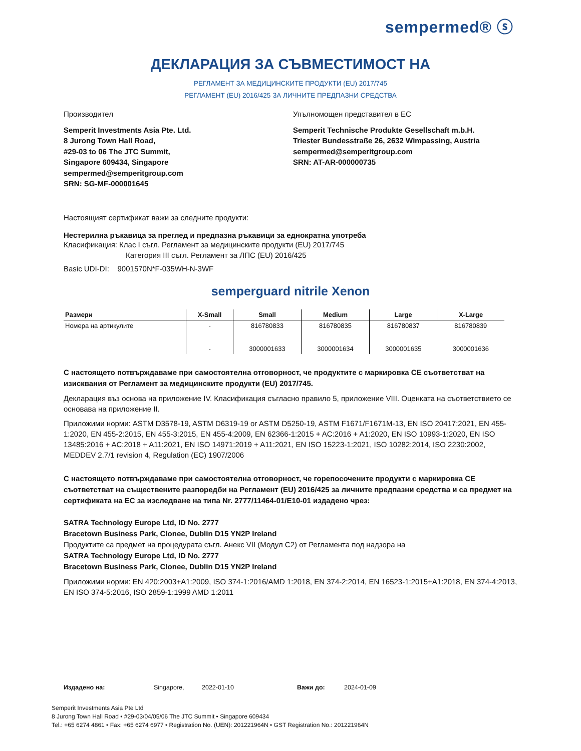sempermed® ⓢ
ДЕКЛАРАЦИЯ ЗА СЪВМЕСТИМОСТ НА
РЕГЛАМЕНТ ЗА МЕДИЦИНСКИТЕ ПРОДУКТИ (EU) 2017/745
РЕГЛАМЕНТ (EU) 2016/425 ЗА ЛИЧНИТЕ ПРЕДПАЗНИ СРЕДСТВА
Производител
Semperit Investments Asia Pte. Ltd.
8 Jurong Town Hall Road,
#29-03 to 06 The JTC Summit,
Singapore 609434, Singapore
sempermed@semperitgroup.com
SRN: SG-MF-000001645
Упълномощен представител в ЕС
Semperit Technische Produkte Gesellschaft m.b.H.
Triester Bundesstraße 26, 2632 Wimpassing, Austria
sempermed@semperitgroup.com
SRN: AT-AR-000000735
Настоящият сертификат важи за следните продукти:
Нестерилна ръкавица за преглед и предпазна ръкавици за еднократна употреба
Класификация: Клас I съгл. Регламент за медицинските продукти (EU) 2017/745
Категория III съгл. Регламент за ЛПС (EU) 2016/425
Basic UDI-DI: 9001570N*F-035WH-N-3WF
semperguard nitrile Xenon
| Размери | X-Small | Small | Medium | Large | X-Large |
| --- | --- | --- | --- | --- | --- |
| Номера на артикулите | - | 816780833 | 816780835 | 816780837 | 816780839 |
| | - | 3000001633 | 3000001634 | 3000001635 | 3000001636 |
С настоящето потвърждаваме при самостоятелна отговорност, че продуктите с маркировка CE съответстват на изисквания от Регламент за медицинските продукти (EU) 2017/745.
Декларация въз основа на приложение IV. Класификация съгласно правило 5, приложение VIII. Оценката на съответствието се основава на приложение II.
Приложими норми: ASTM D3578-19, ASTM D6319-19 or ASTM D5250-19, ASTM F1671/F1671M-13, EN ISO 20417:2021, EN 455-1:2020, EN 455-2:2015, EN 455-3:2015, EN 455-4:2009, EN 62366-1:2015 + AC:2016 + A1:2020, EN ISO 10993-1:2020, EN ISO 13485:2016 + AC:2018 + A11:2021, EN ISO 14971:2019 + A11:2021, EN ISO 15223-1:2021, ISO 10282:2014, ISO 2230:2002, MEDDEV 2.7/1 revision 4, Regulation (EC) 1907/2006
С настоящето потвърждаваме при самостоятелна отговорност, че горепосочените продукти с маркировка CE съответстват на съществените разпоредби на Регламент (EU) 2016/425 за личните предпазни средства и са предмет на сертификата на ЕС за изследване на типа Nr. 2777/11464-01/E10-01 издадено чрез:
SATRA Technology Europe Ltd, ID No. 2777
Bracetown Business Park, Clonee, Dublin D15 YN2P Ireland
Продуктите са предмет на процедурата съгл. Анекс VII (Модул C2) от Регламента под надзора на
SATRA Technology Europe Ltd, ID No. 2777
Bracetown Business Park, Clonee, Dublin D15 YN2P Ireland
Приложими норми: EN 420:2003+A1:2009, ISO 374-1:2016/AMD 1:2018, EN 374-2:2014, EN 16523-1:2015+A1:2018, EN 374-4:2013, EN ISO 374-5:2016, ISO 2859-1:1999 AMD 1:2011
Издадено на: Singapore, 2022-01-10 Важи до: 2024-01-09
Semperit Investments Asia Pte Ltd
8 Jurong Town Hall Road • #29-03/04/05/06 The JTC Summit • Singapore 609434
Tel.: +65 6274 4861 • Fax: +65 6274 6977 • Registration No. (UEN): 201221964N • GST Registration No.: 201221964N